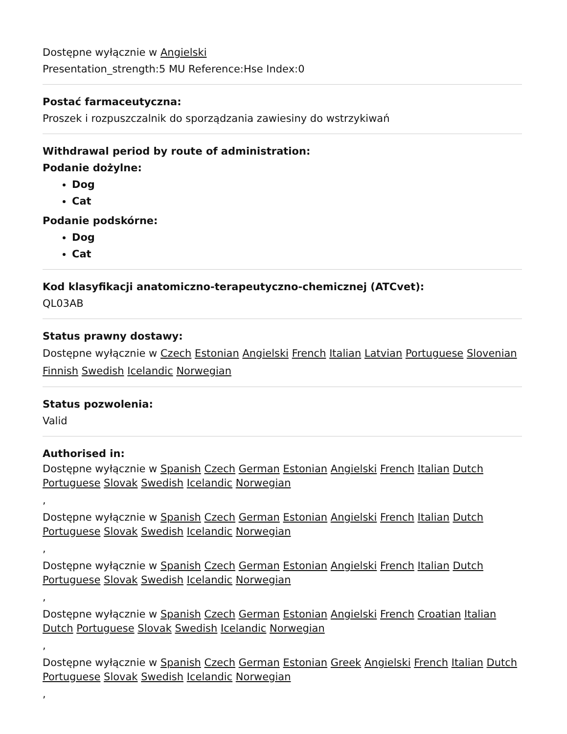Dostępne wyłącznie w Angielski
Presentation_strength:5 MU Reference:Hse Index:0
Postać farmaceutyczna:
Proszek i rozpuszczalnik do sporządzania zawiesiny do wstrzykiwań
Withdrawal period by route of administration:
Podanie dożylne:
Dog
Cat
Podanie podskórne:
Dog
Cat
Kod klasyfikacji anatomiczno-terapeutyczno-chemicznej (ATCvet):
QL03AB
Status prawny dostawy:
Dostępne wyłącznie w Czech Estonian Angielski French Italian Latvian Portuguese Slovenian Finnish Swedish Icelandic Norwegian
Status pozwolenia:
Valid
Authorised in:
Dostępne wyłącznie w Spanish Czech German Estonian Angielski French Italian Dutch Portuguese Slovak Swedish Icelandic Norwegian
,
Dostępne wyłącznie w Spanish Czech German Estonian Angielski French Italian Dutch Portuguese Slovak Swedish Icelandic Norwegian
,
Dostępne wyłącznie w Spanish Czech German Estonian Angielski French Italian Dutch Portuguese Slovak Swedish Icelandic Norwegian
,
Dostępne wyłącznie w Spanish Czech German Estonian Angielski French Croatian Italian Dutch Portuguese Slovak Swedish Icelandic Norwegian
,
Dostępne wyłącznie w Spanish Czech German Estonian Greek Angielski French Italian Dutch Portuguese Slovak Swedish Icelandic Norwegian
,